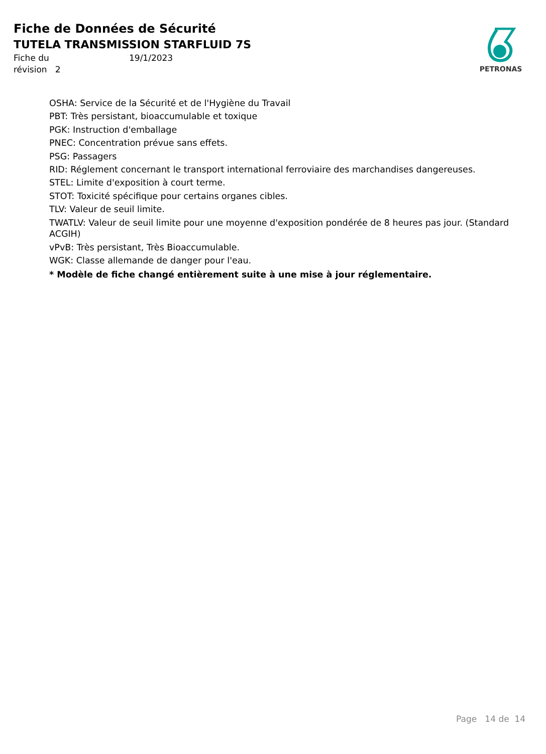Fiche de Données de Sécurité
TUTELA TRANSMISSION STARFLUID 7S
Fiche du
révision 2
19/1/2023
PETRONAS
OSHA: Service de la Sécurité et de l'Hygiène du Travail
PBT: Très persistant, bioaccumulable et toxique
PGK: Instruction d'emballage
PNEC: Concentration prévue sans effets.
PSG: Passagers
RID: Réglement concernant le transport international ferroviaire des marchandises dangereuses.
STEL: Limite d'exposition à court terme.
STOT: Toxicité spécifique pour certains organes cibles.
TLV: Valeur de seuil limite.
TWATLV: Valeur de seuil limite pour une moyenne d'exposition pondérée de 8 heures pas jour. (Standard ACGIH)
vPvB: Très persistant, Très Bioaccumulable.
WGK: Classe allemande de danger pour l'eau.
* Modèle de fiche changé entièrement suite à une mise à jour réglementaire.
Page 14 de 14